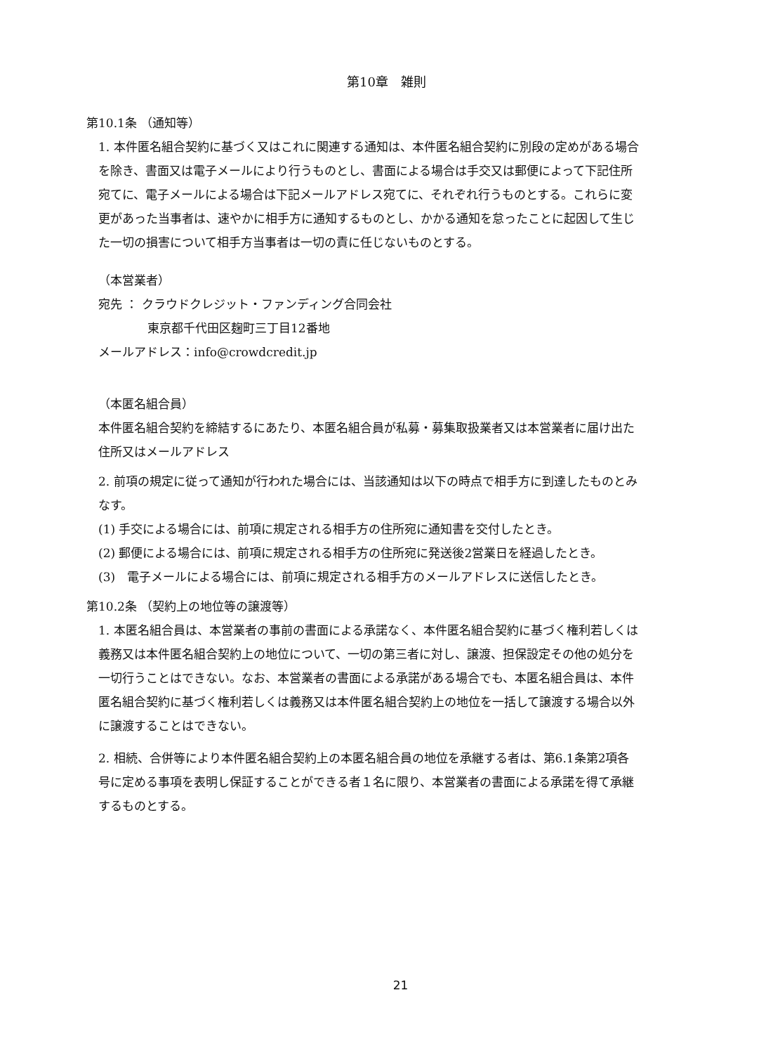第10章　雑則
第10.1条 （通知等）
1. 本件匿名組合契約に基づく又はこれに関連する通知は、本件匿名組合契約に別段の定めがある場合を除き、書面又は電子メールにより行うものとし、書面による場合は手交又は郵便によって下記住所宛てに、電子メールによる場合は下記メールアドレス宛てに、それぞれ行うものとする。これらに変更があった当事者は、速やかに相手方に通知するものとし、かかる通知を怠ったことに起因して生じた一切の損害について相手方当事者は一切の責に任じないものとする。
（本営業者）
宛先 ： クラウドクレジット・ファンディング合同会社
東京都千代田区麹町三丁目12番地
メールアドレス：info@crowdcredit.jp
（本匿名組合員）
本件匿名組合契約を締結するにあたり、本匿名組合員が私募・募集取扱業者又は本営業者に届け出た住所又はメールアドレス
2. 前項の規定に従って通知が行われた場合には、当該通知は以下の時点で相手方に到達したものとみなす。
(1) 手交による場合には、前項に規定される相手方の住所宛に通知書を交付したとき。
(2) 郵便による場合には、前項に規定される相手方の住所宛に発送後2営業日を経過したとき。
(3)　電子メールによる場合には、前項に規定される相手方のメールアドレスに送信したとき。
第10.2条 （契約上の地位等の譲渡等）
1. 本匿名組合員は、本営業者の事前の書面による承諾なく、本件匿名組合契約に基づく権利若しくは義務又は本件匿名組合契約上の地位について、一切の第三者に対し、譲渡、担保設定その他の処分を一切行うことはできない。なお、本営業者の書面による承諾がある場合でも、本匿名組合員は、本件匿名組合契約に基づく権利若しくは義務又は本件匿名組合契約上の地位を一括して譲渡する場合以外に譲渡することはできない。
2. 相続、合併等により本件匿名組合契約上の本匿名組合員の地位を承継する者は、第6.1条第2項各号に定める事項を表明し保証することができる者１名に限り、本営業者の書面による承諾を得て承継するものとする。
21